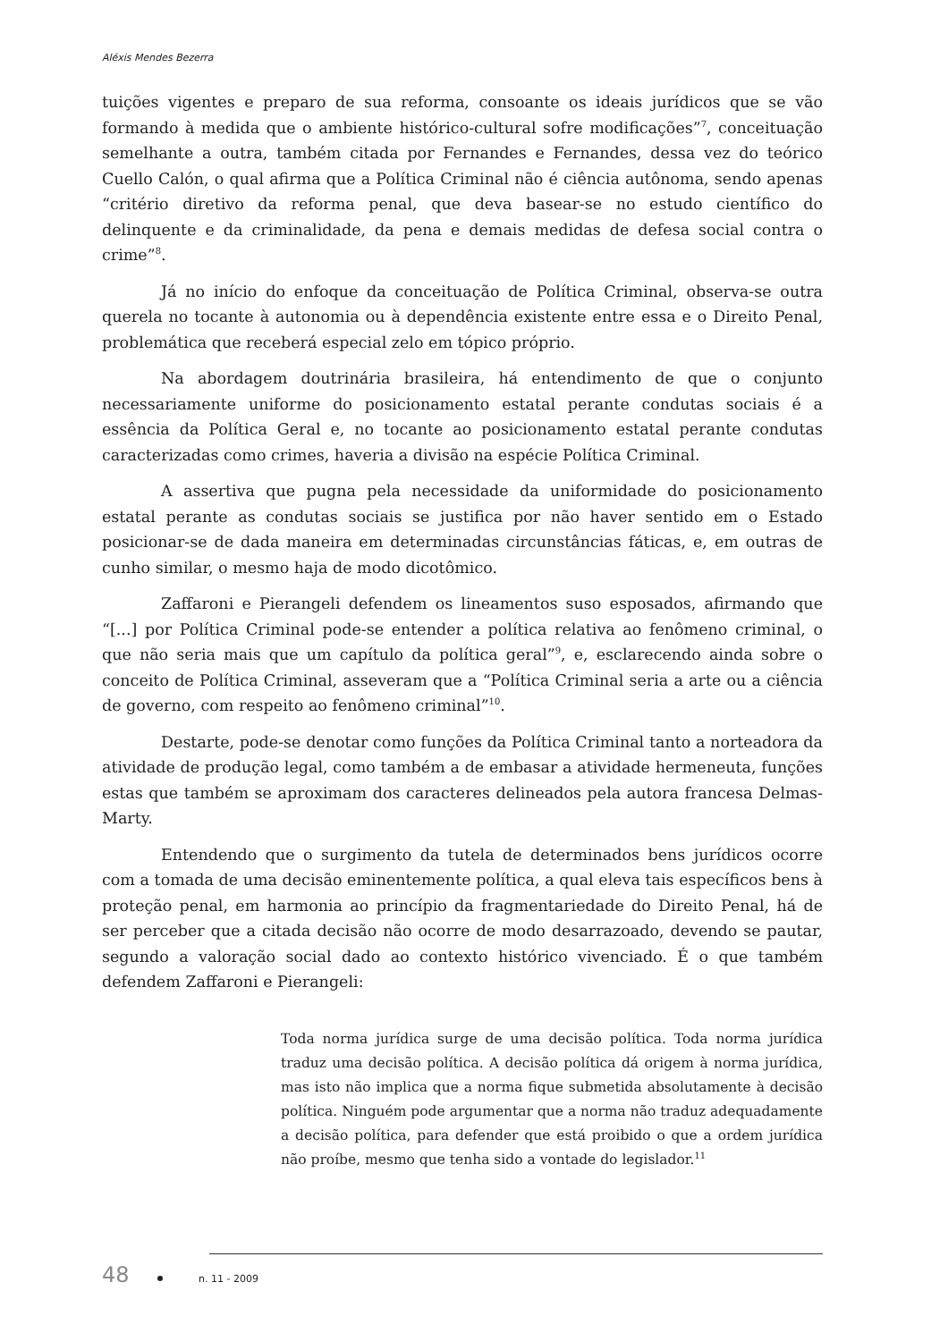Aléxis Mendes Bezerra
tuições vigentes e preparo de sua reforma, consoante os ideais jurídicos que se vão formando à medida que o ambiente histórico-cultural sofre modificações”<sup>7</sup>, conceituação semelhante a outra, também citada por Fernandes e Fernandes, dessa vez do teórico Cuello Calón, o qual afirma que a Política Criminal não é ciência autônoma, sendo apenas “critério diretivo da reforma penal, que deva basear-se no estudo científico do delinquente e da criminalidade, da pena e demais medidas de defesa social contra o crime”<sup>8</sup>.
Já no início do enfoque da conceituação de Política Criminal, observa-se outra querela no tocante à autonomia ou à dependência existente entre essa e o Direito Penal, problemática que receberá especial zelo em tópico próprio.
Na abordagem doutrinária brasileira, há entendimento de que o conjunto necessariamente uniforme do posicionamento estatal perante condutas sociais é a essência da Política Geral e, no tocante ao posicionamento estatal perante condutas caracterizadas como crimes, haveria a divisão na espécie Política Criminal.
A assertiva que pugna pela necessidade da uniformidade do posicionamento estatal perante as condutas sociais se justifica por não haver sentido em o Estado posicionar-se de dada maneira em determinadas circunstâncias fáticas, e, em outras de cunho similar, o mesmo haja de modo dicotômico.
Zaffaroni e Pierangeli defendem os lineamentos suso esposados, afirmando que “[...] por Política Criminal pode-se entender a política relativa ao fenômeno criminal, o que não seria mais que um capítulo da política geral”<sup>9</sup>, e, esclarecendo ainda sobre o conceito de Política Criminal, asseveram que a “Política Criminal seria a arte ou a ciência de governo, com respeito ao fenômeno criminal”<sup>10</sup>.
Destarte, pode-se denotar como funções da Política Criminal tanto a norteadora da atividade de produção legal, como também a de embasar a atividade hermeneuta, funções estas que também se aproximam dos caracteres delineados pela autora francesa Delmas-Marty.
Entendendo que o surgimento da tutela de determinados bens jurídicos ocorre com a tomada de uma decisão eminentemente política, a qual eleva tais específicos bens à proteção penal, em harmonia ao princípio da fragmentariedade do Direito Penal, há de ser perceber que a citada decisão não ocorre de modo desarrazoado, devendo se pautar, segundo a valoração social dado ao contexto histórico vivenciado. É o que também defendem Zaffaroni e Pierangeli:
Toda norma jurídica surge de uma decisão política. Toda norma jurídica traduz uma decisão política. A decisão política dá origem à norma jurídica, mas isto não implica que a norma fique submetida absolutamente à decisão política. Ninguém pode argumentar que a norma não traduz adequadamente a decisão política, para defender que está proibido o que a ordem jurídica não proíbe, mesmo que tenha sido a vontade do legislador.<sup>11</sup>
48 n. 11 - 2009